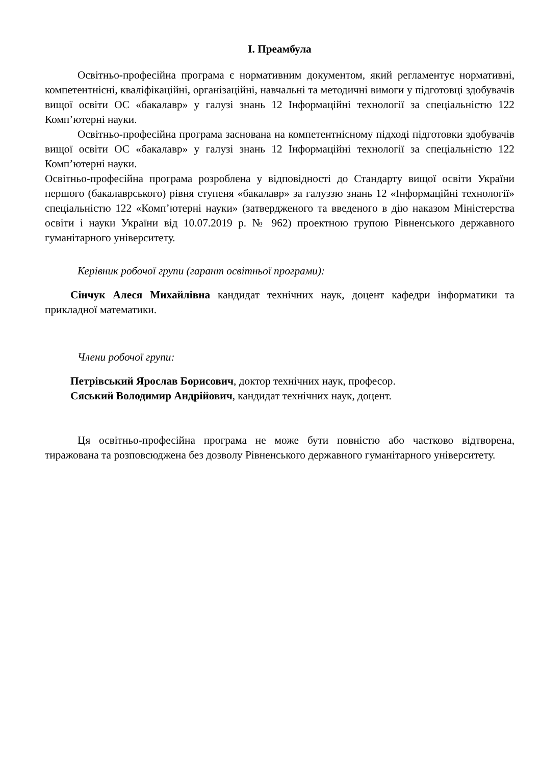I. Преамбула
Освітньо-професійна програма є нормативним документом, який регламентує нормативні, компетентнісні, кваліфікаційні, організаційні, навчальні та методичні вимоги у підготовці здобувачів вищої освіти ОС «бакалавр» у галузі знань 12 Інформаційні технології за спеціальністю 122 Комп’ютерні науки.
Освітньо-професійна програма заснована на компетентнісному підході підготовки здобувачів вищої освіти ОС «бакалавр» у галузі знань 12 Інформаційні технології за спеціальністю 122 Комп’ютерні науки.
Освітньо-професійна програма розроблена у відповідності до Стандарту вищої освіти України першого (бакалаврського) рівня ступеня «бакалавр» за галуззю знань 12 «Інформаційні технології» спеціальністю 122 «Комп’ютерні науки» (затвердженого та введеного в дію наказом Міністерства освіти і науки України від 10.07.2019 р. № 962) проектною групою Рівненського державного гуманітарного університету.
Керівник робочої групи (гарант освітньої програми):
Сінчук Алеся Михайлівна кандидат технічних наук, доцент кафедри інформатики та прикладної математики.
Члени робочої групи:
Петрівський Ярослав Борисович, доктор технічних наук, професор.
Сяський Володимир Андрійович, кандидат технічних наук, доцент.
Ця освітньо-професійна програма не може бути повністю або частково відтворена, тиражована та розповсюджена без дозволу Рівненського державного гуманітарного університету.